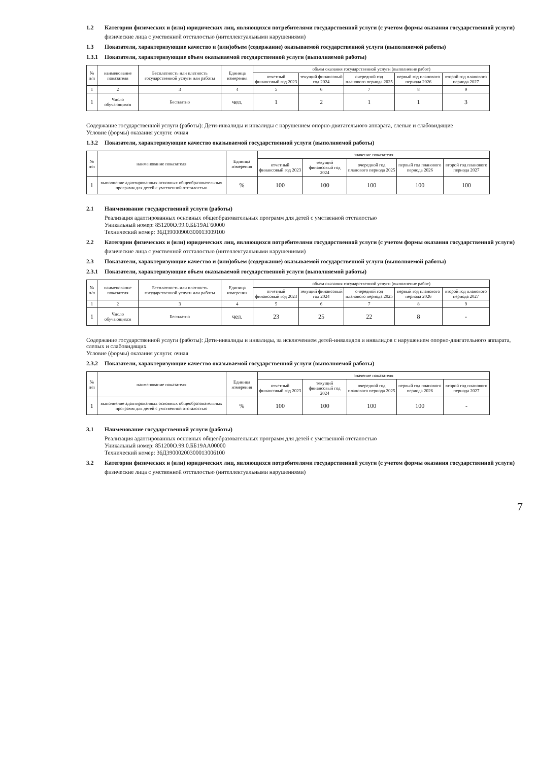1.2 Категории физических и (или) юридических лиц, являющихся потребителями государственной услуги (с учетом формы оказания государственной услуги)
физические лица с умственной отсталостью (интеллектуальными нарушениями)
1.3 Показатели, характеризующие качество и (или)объем (содержание) оказываемой государственной услуги (выполняемой работы)
1.3.1 Показатели, характеризующие объем оказываемой государственной услуги (выполняемой работы)
| № п/п | наименование показателя | Бесплатность или платность государственной услуги или работы | Единица измерения | объем оказания государственной услуги (выполнение работ) | | | | |
| --- | --- | --- | --- | --- | --- | --- | --- | --- |
| | | | | отчетный финансовый год 2023 | текущий финансовый год 2024 | очередной год планового периода 2025 | первый год планового периода 2026 | второй год планового периода 2027 |
| 1 | 2 | 3 | 4 | 5 | 6 | 7 | 8 | 9 |
| 1 | Число обучающихся | Бесплатно | чел. | 1 | 2 | 1 | 1 | 3 |
Содержание государственной услуги (работы): Дети-инвалиды и инвалиды с нарушением опорно-двигательного аппарата, слепые и слабовидящие
Условие (формы) оказания услуги: очная
1.3.2 Показатели, характеризующие качество оказываемой государственной услуги (выполняемой работы)
| № п/п | наименование показателя | Единица измерения | значение показателя | | | | |
| --- | --- | --- | --- | --- | --- | --- | --- |
| | | | отчетный финансовый год 2023 | текущий финансовый год 2024 | очередной год планового периода 2025 | первый год планового периода 2026 | второй год планового периода 2027 |
| 1 | выполнение адаптированных основных общеобразовательных программ для детей с умственной отсталостью | % | 100 | 100 | 100 | 100 | 100 |
2.1 Наименование государственной услуги (работы)
Реализация адаптированных основных общеобразовательных программ для детей с умственной отсталостью
Уникальный номер: 851200О.99.0.ББ19АГ60000
Технический номер: 36Д39000900300013009100
2.2 Категории физических и (или) юридических лиц, являющихся потребителями государственной услуги (с учетом формы оказания государственной услуги)
физические лица с умственной отсталостью (интеллектуальными нарушениями)
2.3 Показатели, характеризующие качество и (или)объем (содержание) оказываемой государственной услуги (выполняемой работы)
2.3.1 Показатели, характеризующие объем оказываемой государственной услуги (выполняемой работы)
| № п/п | наименование показателя | Бесплатность или платность государственной услуги или работы | Единица измерения | объем оказания государственной услуги (выполнение работ) | | | | |
| --- | --- | --- | --- | --- | --- | --- | --- | --- |
| | | | | отчетный финансовый год 2023 | текущий финансовый год 2024 | очередной год планового периода 2025 | первый год планового периода 2026 | второй год планового периода 2027 |
| 1 | 2 | 3 | 4 | 5 | 6 | 7 | 8 | 9 |
| 1 | Число обучающихся | Бесплатно | чел. | 23 | 25 | 22 | 8 | - |
Содержание государственной услуги (работы): Дети-инвалиды и инвалиды, за исключением детей-инвалидов и инвалидов с нарушением опорно-двигательного аппарата, слепых и слабовидящих
Условие (формы) оказания услуги: очная
2.3.2 Показатели, характеризующие качество оказываемой государственной услуги (выполняемой работы)
| № п/п | наименование показателя | Единица измерения | значение показателя | | | | |
| --- | --- | --- | --- | --- | --- | --- | --- |
| | | | отчетный финансовый год 2023 | текущий финансовый год 2024 | очередной год планового периода 2025 | первый год планового периода 2026 | второй год планового периода 2027 |
| 1 | выполнение адаптированных основных общеобразовательных программ для детей с умственной отсталостью | % | 100 | 100 | 100 | 100 | - |
3.1 Наименование государственной услуги (работы)
Реализация адаптированных основных общеобразовательных программ для детей с умственной отсталостью
Уникальный номер: 851200О.99.0.ББ19АА00000
Технический номер: 36Д39000200300013006100
3.2 Категории физических и (или) юридических лиц, являющихся потребителями государственной услуги (с учетом формы оказания государственной услуги)
физические лица с умственной отсталостью (интеллектуальными нарушениями)
7